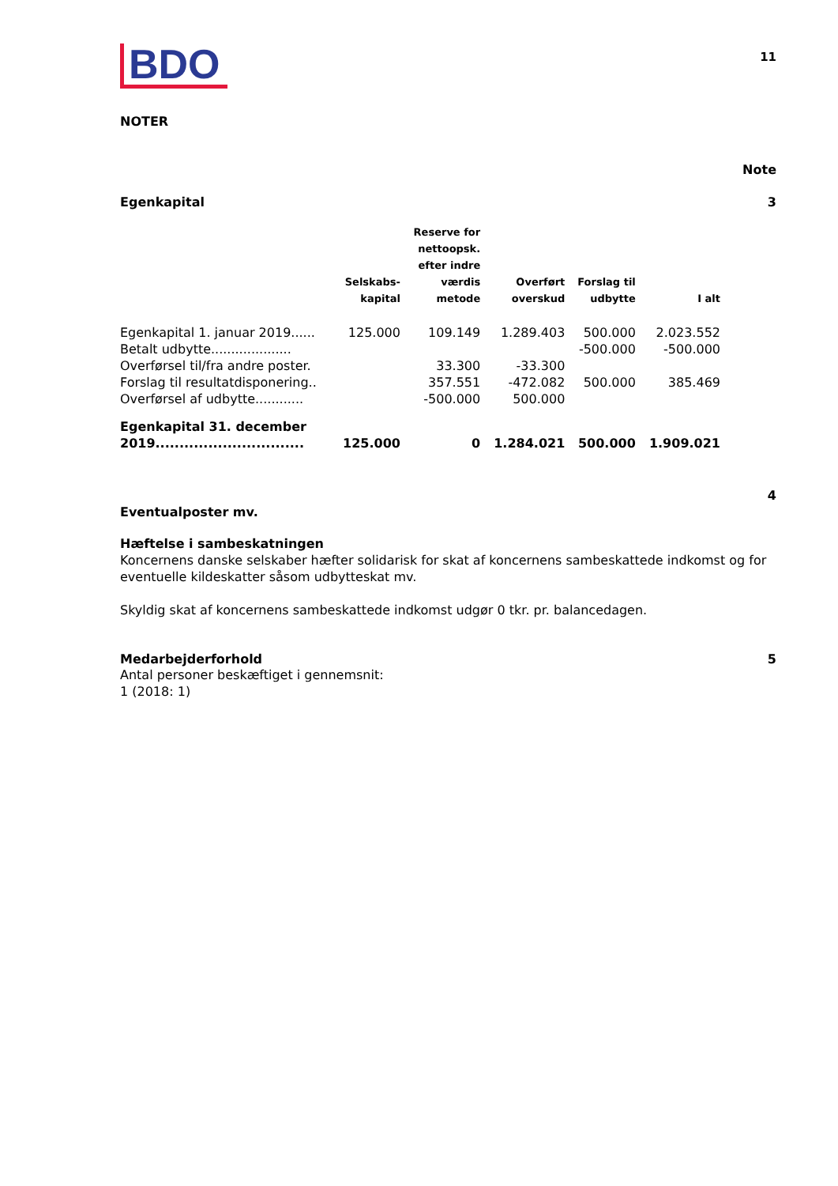BDO
11
NOTER
Note
Egenkapital 3
| | Selskabs- kapital | Reserve for nettoopsk. efter indre værdis metode | Overført overskud | Forslag til udbytte | I alt |
| --- | --- | --- | --- | --- | --- |
| Egenkapital 1. januar 2019...... | 125.000 | 109.149 | 1.289.403 | 500.000 | 2.023.552 |
| Betalt udbytte.................... | | | | -500.000 | -500.000 |
| Overførsel til/fra andre poster. | | 33.300 | -33.300 | | |
| Forslag til resultatdisponering.. | | 357.551 | -472.082 | 500.000 | 385.469 |
| Overførsel af udbytte............ | | -500.000 | 500.000 | | |
| Egenkapital 31. december 2019............................... | 125.000 | 0 | 1.284.021 | 500.000 | 1.909.021 |
Eventualposter mv. 4
Hæftelse i sambeskatningen
Koncernens danske selskaber hæfter solidarisk for skat af koncernens sambeskattede indkomst og for eventuelle kildeskatter såsom udbytteskat mv.
Skyldig skat af koncernens sambeskattede indkomst udgør 0 tkr. pr. balancedagen.
Medarbejderforhold 5
Antal personer beskæftiget i gennemsnit:
1 (2018: 1)